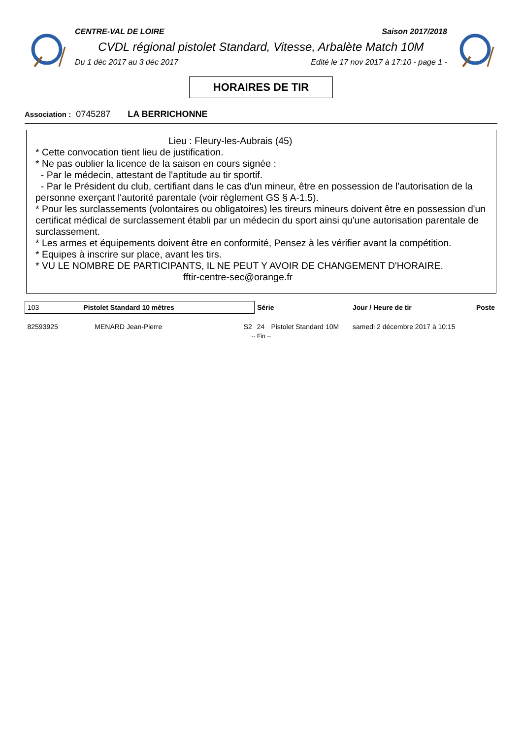CENTRE-VAL DE LOIRE Saison 2017/2018
CVDL régional pistolet Standard, Vitesse, Arbalète Match 10M
Du 1 déc 2017 au 3 déc 2017 Edité le 17 nov 2017 à 17:10 - page 1 -
HORAIRES DE TIR
Association : 0745287 LA BERRICHONNE
Lieu : Fleury-les-Aubrais (45)
* Cette convocation tient lieu de justification.
* Ne pas oublier la licence de la saison en cours signée :
- Par le médecin, attestant de l'aptitude au tir sportif.
- Par le Président du club, certifiant dans le cas d'un mineur, être en possession de l'autorisation de la personne exerçant l'autorité parentale (voir règlement GS § A-1.5).
* Pour les surclassements (volontaires ou obligatoires) les tireurs mineurs doivent être en possession d'un certificat médical de surclassement établi par un médecin du sport ainsi qu'une autorisation parentale de surclassement.
* Les armes et équipements doivent être en conformité, Pensez à les vérifier avant la compétition.
* Equipes à inscrire sur place, avant les tirs.
* VU LE NOMBRE DE PARTICIPANTS, IL NE PEUT Y AVOIR DE CHANGEMENT D'HORAIRE.
fftir-centre-sec@orange.fr
| 103 Pistolet Standard 10 mètres | | | Série | | Jour / Heure de tir | Poste |
| --- | --- | --- | --- | --- | --- | --- |
| 82593925 | MENARD Jean-Pierre | S2 | 24 | Pistolet Standard 10M | samedi 2 décembre 2017 à 10:15 | |
| -- Fin -- | | | | | | |